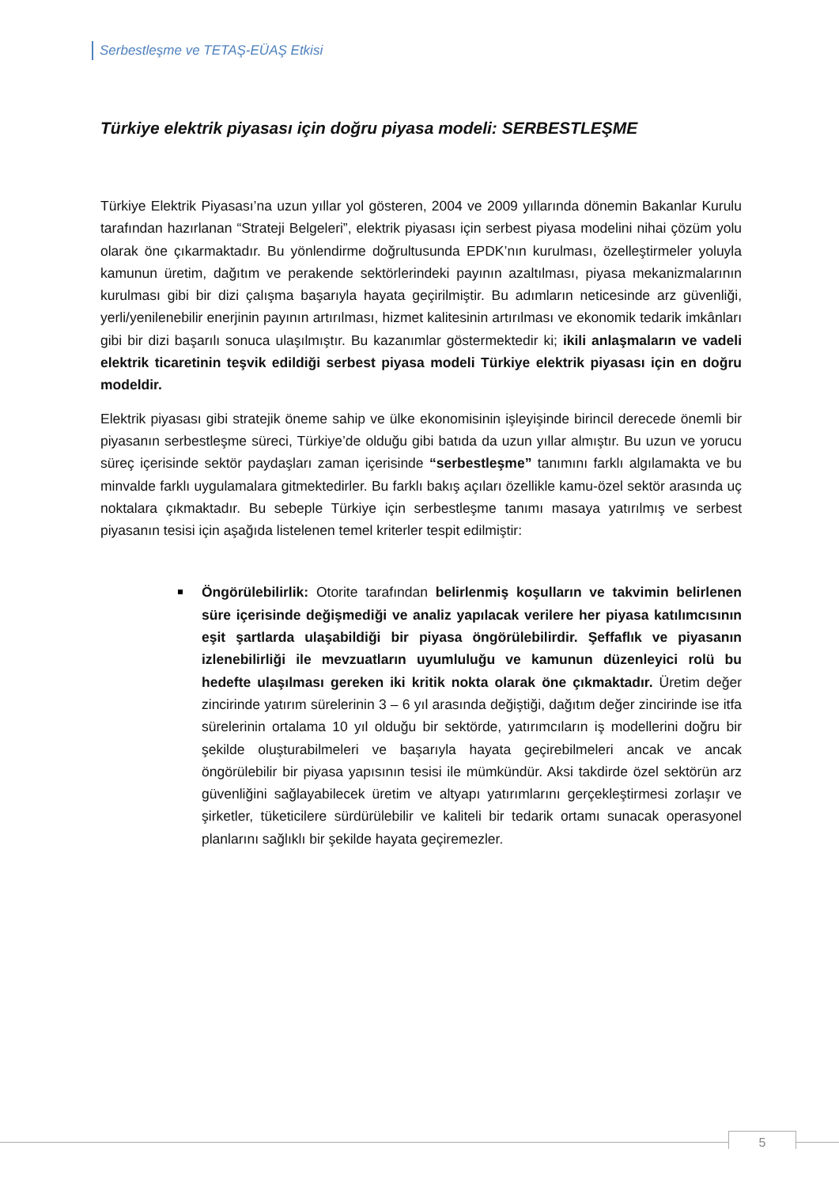Serbestleşme ve TETAŞ-EÜAŞ Etkisi
Türkiye elektrik piyasası için doğru piyasa modeli: SERBESTLEŞME
Türkiye Elektrik Piyasası’na uzun yıllar yol gösteren, 2004 ve 2009 yıllarında dönemin Bakanlar Kurulu tarafından hazırlanan “Strateji Belgeleri”, elektrik piyasası için serbest piyasa modelini nihai çözüm yolu olarak öne çıkarmaktadır. Bu yönlendirme doğrultusunda EPDK’nın kurulması, özelleştirmeler yoluyla kamunun üretim, dağıtım ve perakende sektörlerindeki payının azaltılması, piyasa mekanizmalarının kurulması gibi bir dizi çalışma başarıyla hayata geçirilmiştir. Bu adımların neticesinde arz güvenliği, yerli/yenilenebilir enerjinin payının artırılması, hizmet kalitesinin artırılması ve ekonomik tedarik imkânları gibi bir dizi başarılı sonuca ulaşılmıştır. Bu kazanımlar göstermektedir ki; ikili anlaşmaların ve vadeli elektrik ticaretinin teşvik edildiği serbest piyasa modeli Türkiye elektrik piyasası için en doğru modeldir.
Elektrik piyasası gibi stratejik öneme sahip ve ülke ekonomisinin işleyişinde birincil derecede önemli bir piyasanın serbestleşme süreci, Türkiye’de olduğu gibi batıda da uzun yıllar almıştır. Bu uzun ve yorucu süreç içerisinde sektör paydaşları zaman içerisinde “serbestleşme” tanımını farklı algılamakta ve bu minvalde farklı uygulamalara gitmektedirler. Bu farklı bakış açıları özellikle kamu-özel sektör arasında uç noktalara çıkmaktadır. Bu sebeple Türkiye için serbestleşme tanımı masaya yatırılmış ve serbest piyasanın tesisi için aşağıda listelenen temel kriterler tespit edilmiştir:
Öngörülebilirlik: Otorite tarafından belirlenmiş koşulların ve takvimin belirlenen süre içerisinde değişmediği ve analiz yapılacak verilere her piyasa katılımcısının eşit şartlarda ulaşabildiği bir piyasa öngörülebilirdir. Şeffaflık ve piyasanın izlenebilirliği ile mevzuatların uyumluluğu ve kamunun düzenleyici rolü bu hedefte ulaşılması gereken iki kritik nokta olarak öne çıkmaktadır. Üretim değer zincirinde yatırım sürelerinin 3 – 6 yıl arasında değiştiği, dağıtım değer zincirinde ise itfa sürelerinin ortalama 10 yıl olduğu bir sektörde, yatırımcıların iş modellerini doğru bir şekilde oluşturabilmeleri ve başarıyla hayata geçirebilmeleri ancak ve ancak öngörülebilir bir piyasa yapısının tesisi ile mümkündür. Aksi takdirde özel sektörün arz güvenliğini sağlayabilecek üretim ve altyapı yatırımlarını gerçekleştirmesi zorlaşır ve şirketler, tüketicilere sürdürülebilir ve kaliteli bir tedarik ortamı sunacak operasyonel planlarını sağlıklı bir şekilde hayata geçiremezler.
5